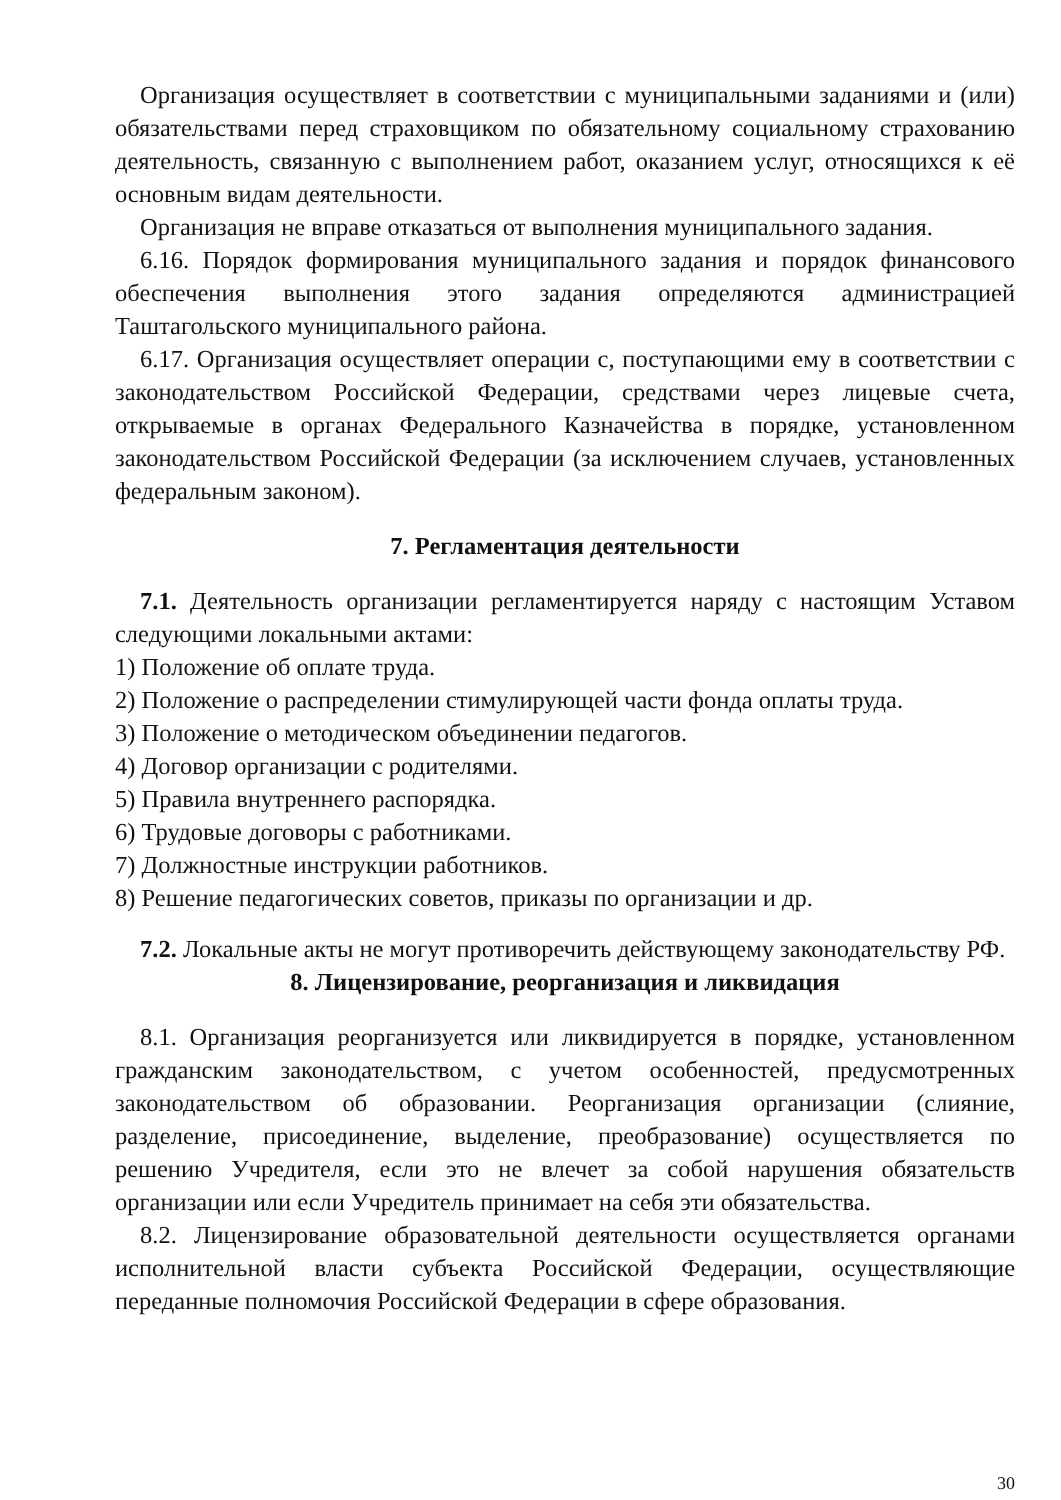Организация осуществляет в соответствии с муниципальными заданиями и (или) обязательствами перед страховщиком по обязательному социальному страхованию деятельность, связанную с выполнением работ, оказанием услуг, относящихся к её основным видам деятельности.
Организация не вправе отказаться от выполнения муниципального задания.
6.16. Порядок формирования муниципального задания и порядок финансового обеспечения выполнения этого задания определяются администрацией Таштагольского муниципального района.
6.17. Организация осуществляет операции с, поступающими ему в соответствии с законодательством Российской Федерации, средствами через лицевые счета, открываемые в органах Федерального Казначейства в порядке, установленном законодательством Российской Федерации (за исключением случаев, установленных федеральным законом).
7. Регламентация деятельности
7.1. Деятельность организации регламентируется наряду с настоящим Уставом следующими локальными актами:
1) Положение об оплате труда.
2) Положение о распределении стимулирующей части фонда оплаты труда.
3) Положение о методическом объединении педагогов.
4) Договор организации с родителями.
5) Правила внутреннего распорядка.
6) Трудовые договоры с работниками.
7) Должностные инструкции работников.
8) Решение педагогических советов, приказы по организации и др.
7.2. Локальные акты не могут противоречить действующему законодательству РФ.
8. Лицензирование, реорганизация и ликвидация
8.1. Организация реорганизуется или ликвидируется в порядке, установленном гражданским законодательством, с учетом особенностей, предусмотренных законодательством об образовании. Реорганизация организации (слияние, разделение, присоединение, выделение, преобразование) осуществляется по решению Учредителя, если это не влечет за собой нарушения обязательств организации или если Учредитель принимает на себя эти обязательства.
8.2. Лицензирование образовательной деятельности осуществляется органами исполнительной власти субъекта Российской Федерации, осуществляющие переданные полномочия Российской Федерации в сфере образования.
30